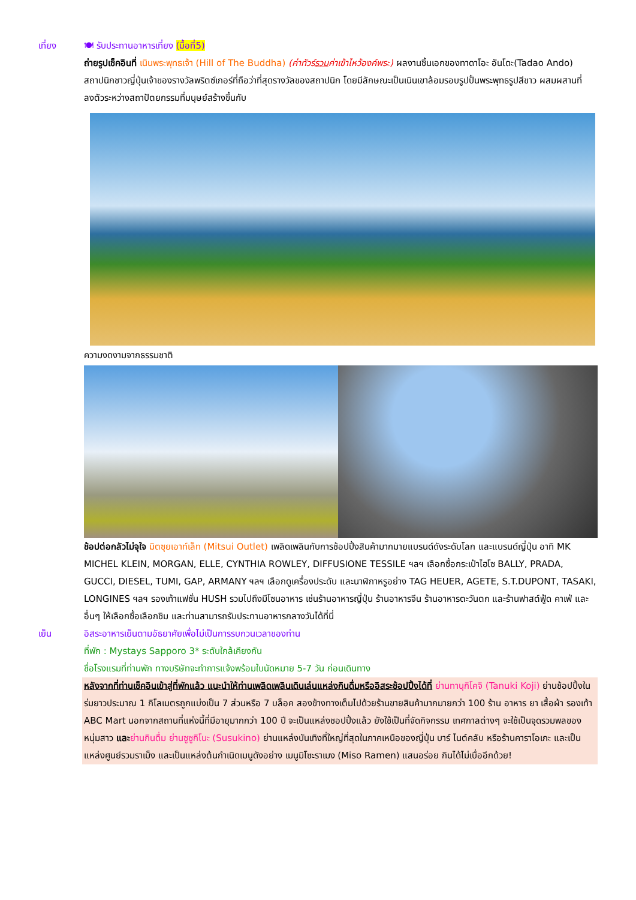เที่ยง 🍽 รับประทานอาหารเที่ยง (มื้อที่5)
ถ่ายรูปเช็คอินที่ เนินพระพุทธเจ้า (Hill of The Buddha) (ค่าทัวร์รวมค่าเข้าไหว้องค์พระ) ผลงานชิ้นเอกของทาดาโอะ อันโดะ(Tadao Ando) สถาปนิกชาวญี่ปุ่นเจ้าของรางวัลพริตซ์เกอร์ที่ถือว่าที่สุดรางวัลของสถาปนิก โดยมีลักษณะเป็นเนินเขาล้อมรอบรูปปั้นพระพุทธรูปสีขาว ผสมผสานที่ลงตัวระหว่างสถาปัตยกรรมที่มนุษย์สร้างขึ้นกับ
ความงดงามจากธรรมชาติ
ช้อปต่อกลัวไม่จุใจ มิตซุยเอาท์เล็ท (Mitsui Outlet) เพลิดเพลินกับการช้อปปิ้งสินค้ามากมายแบรนด์ดังระดับโลก และแบรนด์ญี่ปุ่น อาทิ MK MICHEL KLEIN, MORGAN, ELLE, CYNTHIA ROWLEY, DIFFUSIONE TESSILE ฯลฯ เลือกซื้อกระเป๋าไฮโซ BALLY, PRADA, GUCCI, DIESEL, TUMI, GAP, ARMANY ฯลฯ เลือกดูเครื่องประดับ และนาฬิกาหรูอย่าง TAG HEUER, AGETE, S.T.DUPONT, TASAKI, LONGINES ฯลฯ รองเท้าแฟชั่น HUSH รวมไปถึงมีโซนอาหาร เช่นร้านอาหารญี่ปุ่น ร้านอาหารจีน ร้านอาหารตะวันตก และร้านฟาสต์ฟู้ด คาเฟ่ และอื่นๆ ให้เลือกซื้อเลือกชิม และท่านสามารถรับประทานอาหารกลางวันได้ที่นี่
เย็น อิสระอาหารเย็นตามอัธยาศัยเพื่อไม่เป็นการรบกวนเวลาของท่าน
ที่พัก : Mystays Sapporo 3* ระดับใกล้เคียงกัน
ชื่อโรงแรมที่ท่านพัก ทางบริษัทจะทำการแจ้งพร้อมใบนัดหมาย 5-7 วัน ก่อนเดินทาง
หลังจากที่ท่านเช็คอินเข้าสู่ที่พักแล้ว แนะนำให้ท่านเพลิดเพลินเดินเล่นแหล่งกินดื่มหรืออิสระช้อปปิ้งได้ที่ ย่านทานุกิโคจิ (Tanuki Koji) ย่านช้อปปิ้งในร่มยาวประมาณ 1 กิโลเมตรถูกแบ่งเป็น 7 ส่วนหรือ 7 บล็อค สองข้างทางเต็มไปด้วยร้านขายสินค้ามากมายกว่า 100 ร้าน อาหาร ยา เสื้อผ้า รองเท้า ABC Mart นอกจากสถานที่แห่งนี้ที่มีอายุมากกว่า 100 ปี จะเป็นแหล่งชอปปิ้งแล้ว ยังใช้เป็นที่จัดกิจกรรม เทศกาลต่างๆ จะใช้เป็นจุดรวมพลของหนุ่มสาว และ ย่านกินดื่ม ย่านซูซูกิโนะ (Susukino) ย่านแหล่งบันเทิงที่ใหญ่ที่สุดในภาคเหนือของญี่ปุ่น บาร์ ไนต์คลับ หรือร้านคาราโอเกะ และเป็นแหล่งศูนย์รวมราเม็ง และเป็นแหล่งต้นกำเนิดเมนูดังอย่าง เมนูมิโซะราเมง (Miso Ramen) แสนอร่อย กินได้ไม่เบื่ออีกด้วย!